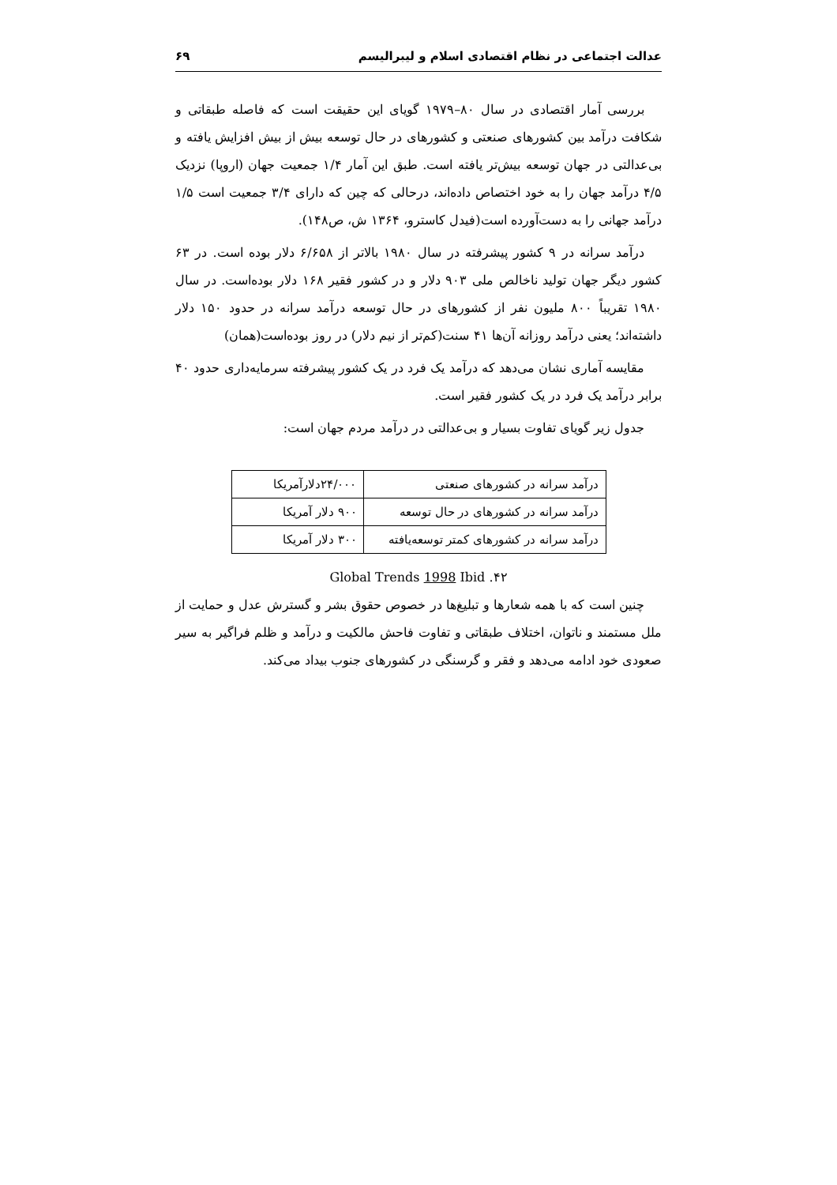عدالت اجتماعی در نظام اقتصادی اسلام و لیبرالیسم ۶۹
بررسی آمار اقتصادی در سال ۸۰–۱۹۷۹ گویای این حقیقت است که فاصله طبقاتی و شکافت درآمد بین کشورهای صنعتی و کشورهای در حال توسعه بیش از بیش افزایش یافته و بی‌عدالتی در جهان توسعه بیش‌تر یافته است. طبق این آمار ۱/۴ جمعیت جهان (اروپا) نزدیک ۴/۵ درآمد جهان را به خود اختصاص داده‌اند، درحالی که چین که دارای ۳/۴ جمعیت است ۱/۵ درآمد جهانی را به دست‌آورده است(فیدل کاسترو، ۱۳۶۴ ش، ص۱۴۸).
درآمد سرانه در ۹ کشور پیشرفته در سال ۱۹۸۰ بالاتر از ۶/۶۵۸ دلار بوده است. در ۶۳ کشور دیگر جهان تولید ناخالص ملی ۹۰۳ دلار و در کشور فقیر ۱۶۸ دلار بوده‌است. در سال ۱۹۸۰ تقریباً ۸۰۰ ملیون نفر از کشورهای در حال توسعه درآمد سرانه در حدود ۱۵۰ دلار داشته‌اند؛ یعنی درآمد روزانه آن‌ها ۴۱ سنت(کم‌تر از نیم دلار) در روز بوده‌است(همان)
مقایسه آماری نشان می‌دهد که درآمد یک فرد در یک کشور پیشرفته سرمایه‌داری حدود ۴۰ برابر درآمد یک فرد در یک کشور فقیر است.
جدول زیر گویای تفاوت بسیار و بی‌عدالتی در درآمد مردم جهان است:
| درآمد سرانه در کشورهای صنعتی | ۲۴/۰۰۰دلارآمریکا |
| درآمد سرانه در کشورهای در حال توسعه | ۹۰۰ دلار آمریکا |
| درآمد سرانه در کشورهای کمتر توسعه‌یافته | ۳۰۰ دلار آمریکا |
۴۲. Global Trends 1998 Ibid
چنین است که با همه شعارها و تبلیغ‌ها در خصوص حقوق بشر و گسترش عدل و حمایت از ملل مستمند و ناتوان، اختلاف طبقاتی و تفاوت فاحش مالکیت و درآمد و ظلم فراگیر به سیر صعودی خود ادامه می‌دهد و فقر و گرسنگی در کشورهای جنوب بیداد می‌کند.